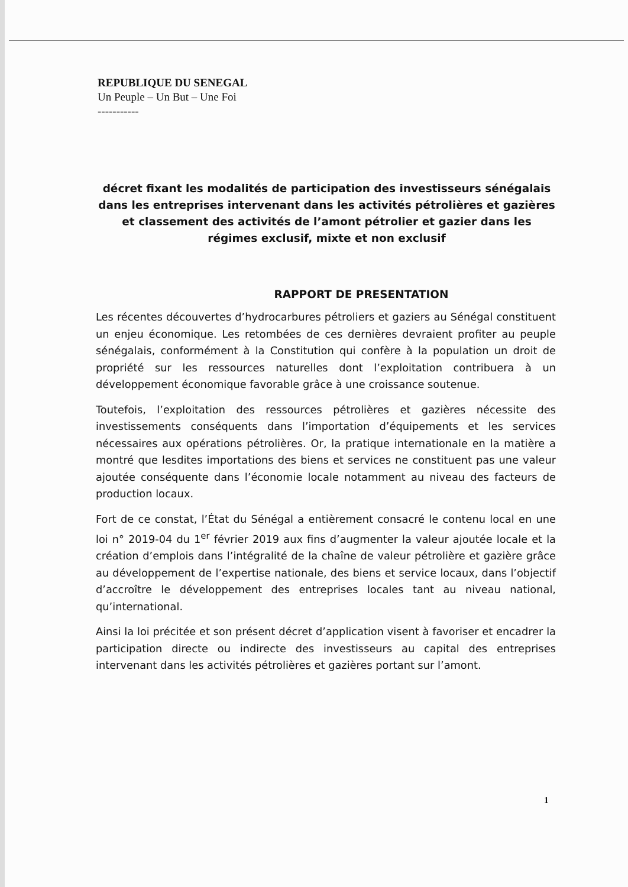REPUBLIQUE DU SENEGAL
Un Peuple – Un But – Une Foi
-----------
décret fixant les modalités de participation des investisseurs sénégalais dans les entreprises intervenant dans les activités pétrolières et gazières et classement des activités de l’amont pétrolier et gazier dans les régimes exclusif, mixte et non exclusif
RAPPORT DE PRESENTATION
Les récentes découvertes d’hydrocarbures pétroliers et gaziers au Sénégal constituent un enjeu économique. Les retombées de ces dernières devraient profiter au peuple sénégalais, conformément à la Constitution qui confère à la population un droit de propriété sur les ressources naturelles dont l’exploitation contribuera à un développement économique favorable grâce à une croissance soutenue.
Toutefois, l’exploitation des ressources pétrolières et gazières nécessite des investissements conséquents dans l’importation d’équipements et les services nécessaires aux opérations pétrolières. Or, la pratique internationale en la matière a montré que lesdites importations des biens et services ne constituent pas une valeur ajoutée conséquente dans l’économie locale notamment au niveau des facteurs de production locaux.
Fort de ce constat, l’État du Sénégal a entièrement consacré le contenu local en une loi n° 2019-04 du 1<sup>er</sup> février 2019 aux fins d’augmenter la valeur ajoutée locale et la création d’emplois dans l’intégralité de la chaîne de valeur pétrolière et gazière grâce au développement de l’expertise nationale, des biens et service locaux, dans l’objectif d’accroître le développement des entreprises locales tant au niveau national, qu’international.
Ainsi la loi précitée et son présent décret d’application visent à favoriser et encadrer la participation directe ou indirecte des investisseurs au capital des entreprises intervenant dans les activités pétrolières et gazières portant sur l’amont.
1